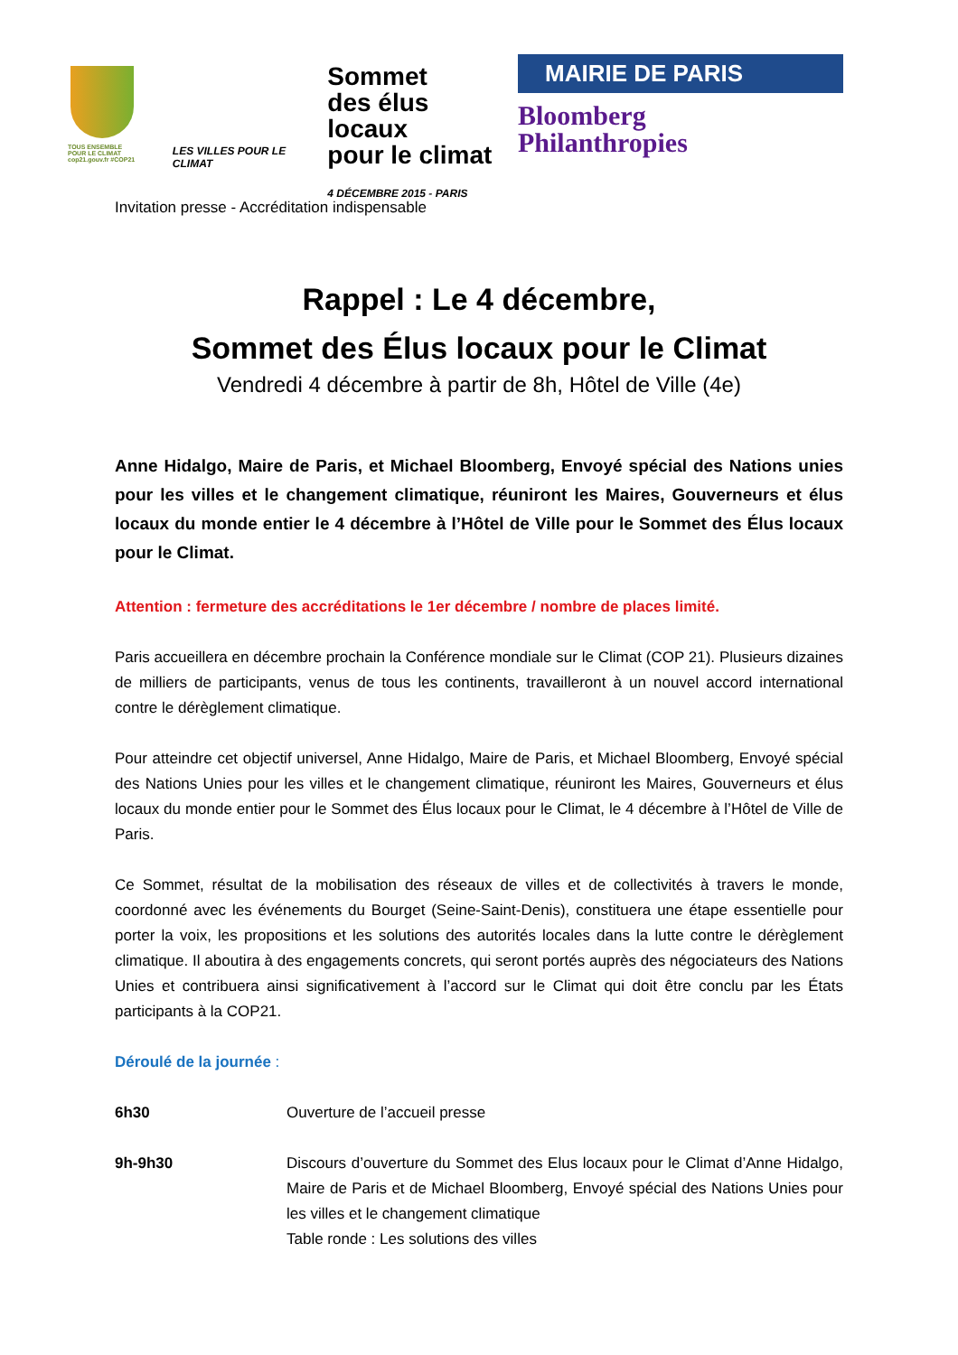TOUS ENSEMBLE POUR LE CLIMAT
cop21.gouv.fr #COP21
LES VILLES POUR LE CLIMAT
Sommet
des élus locaux
pour le climat
4 DÉCEMBRE 2015 - PARIS
MAIRIE DE PARIS
Bloomberg
Philanthropies
Invitation presse - Accréditation indispensable
Rappel : Le 4 décembre,
Sommet des Élus locaux pour le Climat
Vendredi 4 décembre à partir de 8h, Hôtel de Ville (4e)
Anne Hidalgo, Maire de Paris, et Michael Bloomberg, Envoyé spécial des Nations unies pour les villes et le changement climatique, réuniront les Maires, Gouverneurs et élus locaux du monde entier le 4 décembre à l’Hôtel de Ville pour le Sommet des Élus locaux pour le Climat.
Attention : fermeture des accréditations le 1er décembre / nombre de places limité.
Paris accueillera en décembre prochain la Conférence mondiale sur le Climat (COP 21). Plusieurs dizaines de milliers de participants, venus de tous les continents, travailleront à un nouvel accord international contre le dérèglement climatique.
Pour atteindre cet objectif universel, Anne Hidalgo, Maire de Paris, et Michael Bloomberg, Envoyé spécial des Nations Unies pour les villes et le changement climatique, réuniront les Maires, Gouverneurs et élus locaux du monde entier pour le Sommet des Élus locaux pour le Climat, le 4 décembre à l’Hôtel de Ville de Paris.
Ce Sommet, résultat de la mobilisation des réseaux de villes et de collectivités à travers le monde, coordonné avec les événements du Bourget (Seine-Saint-Denis), constituera une étape essentielle pour porter la voix, les propositions et les solutions des autorités locales dans la lutte contre le dérèglement climatique. Il aboutira à des engagements concrets, qui seront portés auprès des négociateurs des Nations Unies et contribuera ainsi significativement à l’accord sur le Climat qui doit être conclu par les États participants à la COP21.
Déroulé de la journée :
6h30 Ouverture de l’accueil presse
9h-9h30 Discours d’ouverture du Sommet des Elus locaux pour le Climat d’Anne Hidalgo, Maire de Paris et de Michael Bloomberg, Envoyé spécial des Nations Unies pour les villes et le changement climatique
Table ronde : Les solutions des villes